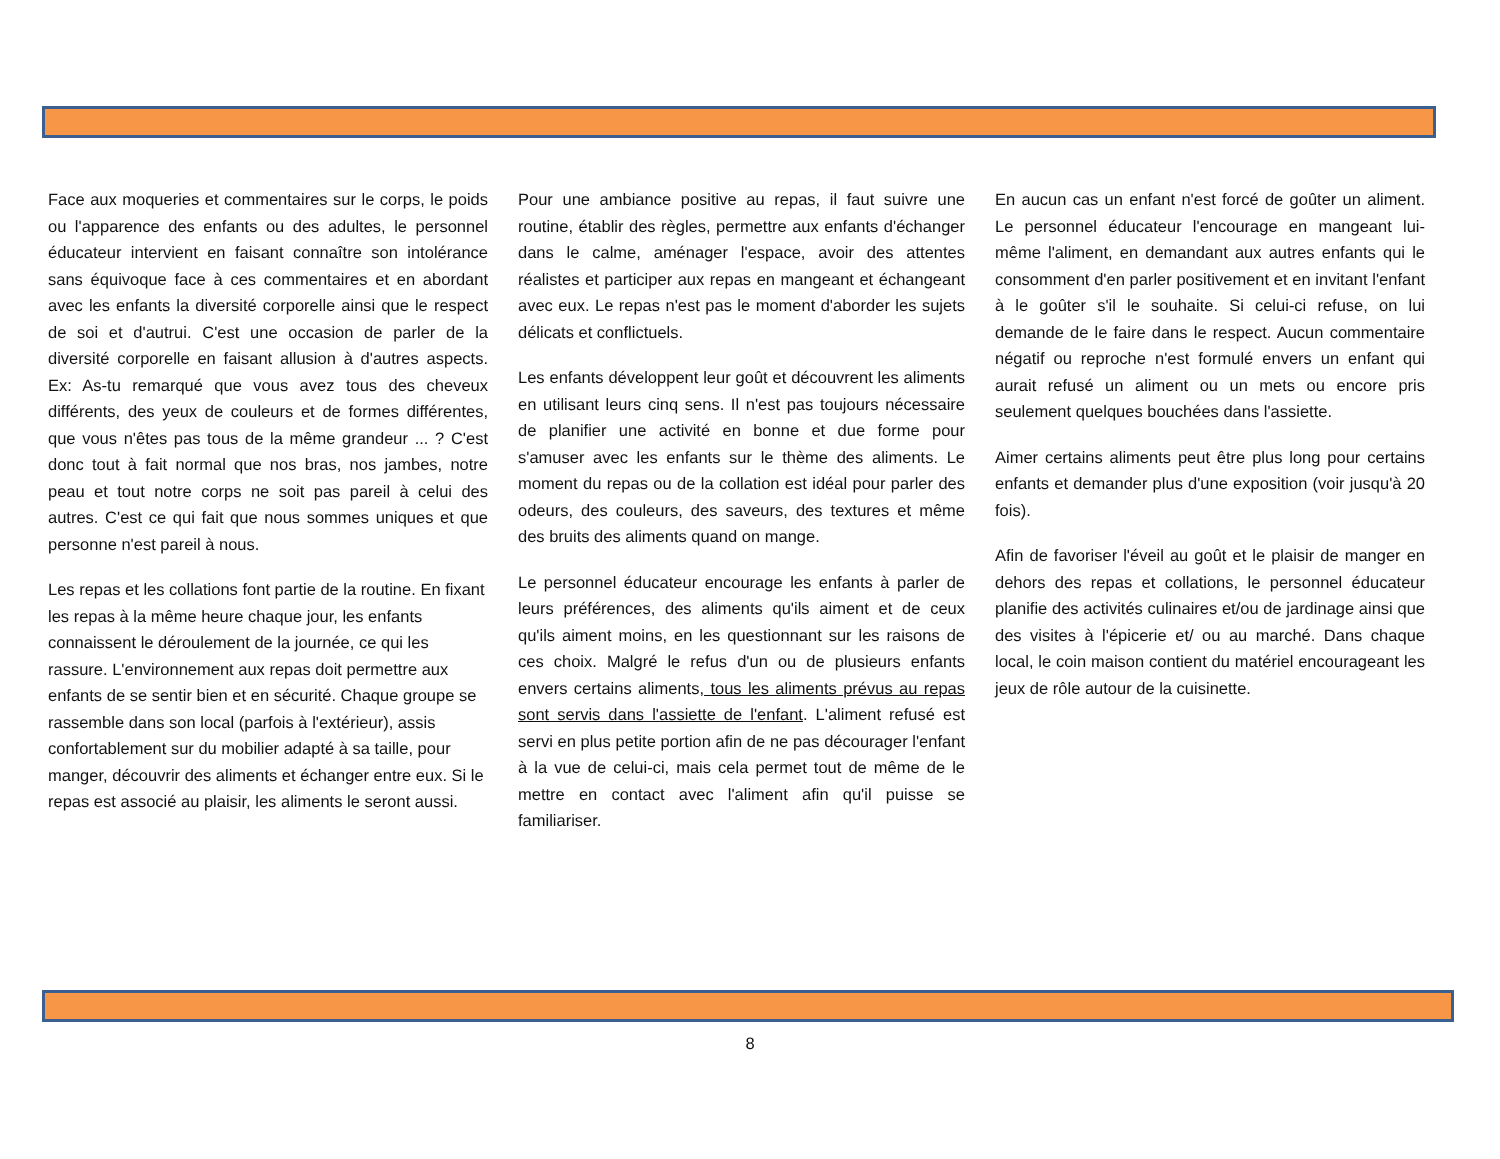Face aux moqueries et commentaires sur le corps, le poids ou l'apparence des enfants ou des adultes, le personnel éducateur intervient en faisant connaître son intolérance sans équivoque face à ces commentaires et en abordant avec les enfants la diversité corporelle ainsi que le respect de soi et d'autrui. C'est une occasion de parler de la diversité corporelle en faisant allusion à d'autres aspects. Ex: As-tu remarqué que vous avez tous des cheveux différents, des yeux de couleurs et de formes différentes, que vous n'êtes pas tous de la même grandeur ... ? C'est donc tout à fait normal que nos bras, nos jambes, notre peau et tout notre corps ne soit pas pareil à celui des autres. C'est ce qui fait que nous sommes uniques et que personne n'est pareil à nous.
Les repas et les collations font partie de la routine. En fixant les repas à la même heure chaque jour, les enfants connaissent le déroulement de la journée, ce qui les rassure. L'environnement aux repas doit permettre aux enfants de se sentir bien et en sécurité. Chaque groupe se rassemble dans son local (parfois à l'extérieur), assis confortablement sur du mobilier adapté à sa taille, pour manger, découvrir des aliments et échanger entre eux. Si le repas est associé au plaisir, les aliments le seront aussi.
Pour une ambiance positive au repas, il faut suivre une routine, établir des règles, permettre aux enfants d'échanger dans le calme, aménager l'espace, avoir des attentes réalistes et participer aux repas en mangeant et échangeant avec eux. Le repas n'est pas le moment d'aborder les sujets délicats et conflictuels.
Les enfants développent leur goût et découvrent les aliments en utilisant leurs cinq sens. Il n'est pas toujours nécessaire de planifier une activité en bonne et due forme pour s'amuser avec les enfants sur le thème des aliments. Le moment du repas ou de la collation est idéal pour parler des odeurs, des couleurs, des saveurs, des textures et même des bruits des aliments quand on mange.
Le personnel éducateur encourage les enfants à parler de leurs préférences, des aliments qu'ils aiment et de ceux qu'ils aiment moins, en les questionnant sur les raisons de ces choix. Malgré le refus d'un ou de plusieurs enfants envers certains aliments, tous les aliments prévus au repas sont servis dans l'assiette de l'enfant. L'aliment refusé est servi en plus petite portion afin de ne pas décourager l'enfant à la vue de celui-ci, mais cela permet tout de même de le mettre en contact avec l'aliment afin qu'il puisse se familiariser.
En aucun cas un enfant n'est forcé de goûter un aliment. Le personnel éducateur l'encourage en mangeant lui-même l'aliment, en demandant aux autres enfants qui le consomment d'en parler positivement et en invitant l'enfant à le goûter s'il le souhaite. Si celui-ci refuse, on lui demande de le faire dans le respect. Aucun commentaire négatif ou reproche n'est formulé envers un enfant qui aurait refusé un aliment ou un mets ou encore pris seulement quelques bouchées dans l'assiette.
Aimer certains aliments peut être plus long pour certains enfants et demander plus d'une exposition (voir jusqu'à 20 fois).
Afin de favoriser l'éveil au goût et le plaisir de manger en dehors des repas et collations, le personnel éducateur planifie des activités culinaires et/ou de jardinage ainsi que des visites à l'épicerie et/ ou au marché. Dans chaque local, le coin maison contient du matériel encourageant les jeux de rôle autour de la cuisinette.
8